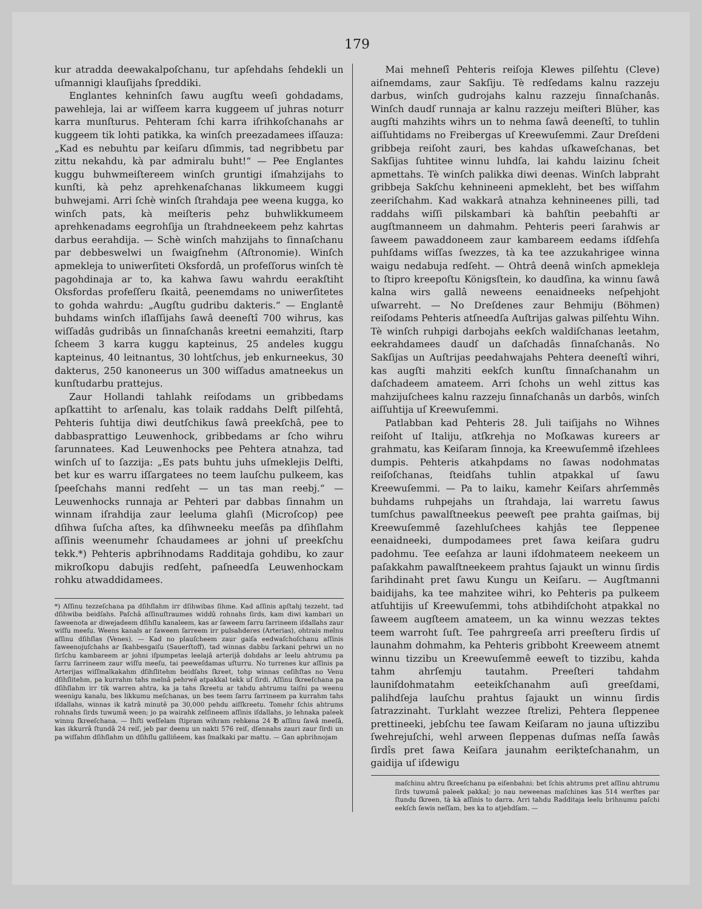179
kur atradda deewakalpoſchanu, tur apſehdahs ſehdekli un uſmannigi klauſijahs ſpreddiki.
Englantes kehninſch ſawu augſtu weeſi gohdadams, pawehleja, lai ar wiſſeem karra kuggeem uſ juhras noturr karra munſturus. Pehteram ſchi karra iſrihkoſchanahs ar kuggeem tik lohti patikka, ka winſch preezadamees iſſauza: „Kad es nebuhtu par keiſaru dſimmis, tad negribbetu par zittu nekahdu, kà par admiralu buht!“ — Pee Englantes kuggu buhwmeiſtereem winſch gruntigi iſmahzijahs to kunſti, kà pehz aprehkenaſchanas likkumeem kuggi buhwejami. Arri ſchè winſch ſtrahdaja pee weena kugga, ko winſch pats, kà meiſteris pehz buhwlikkumeem aprehkenadams eegrohſija un ſtrahdneekeem pehz kahrtas darbus eerahdija. — Schè winſch mahzijahs to ſinnaſchanu par debbeswelwi un ſwaigſnehm (Aſtronomie). Winſch apmekleja to uniwerſiteti Oksfordâ, un profeſſorus winſch tè pagohdinaja ar to, ka kahwa ſawu wahrdu eerakſtiht Oksfordas profeſſeru ſkaitâ, peenemdams no uniwerſitetes to gohda wahrdu: „Augſtu gudribu dakteris.“ — Englantê buhdams winſch iſlaſſijahs ſawâ deeneſtî 700 wihrus, kas wiſſadâs gudribâs un ſinnaſchanâs kreetni eemahziti, ſtarp ſcheem 3 karra kuggu kapteinus, 25 andeles kuggu kapteinus, 40 leitnantus, 30 lohtſchus, jeb enkurneekus, 30 dakterus, 250 kanoneerus un 300 wiſſadus amatneekus un kunſtudarbu prattejus.
Zaur Hollandi tahlahk reiſodams un gribbedams apſkattiht to arſenalu, kas tolaik raddahs Delft pilſehtâ, Pehteris ſuhtija diwi deutſchikus ſawâ preekſchâ, pee to dabbasprattigo Leuwenhock, gribbedams ar ſcho wihru ſarunnatees. Kad Leuwenhocks pee Pehtera atnahza, tad winſch uſ to ſazzija: „Es pats buhtu juhs uſmeklejis Delfti, bet kur es warru iſſargatees no teem lauſchu pulkeem, kas ſpeeſchahs manni redſeht — un tas man reebj.“ — Leuwenhocks runnaja ar Pehteri par dabbas ſinnahm un winnam iſrahdija zaur leeluma glahſi (Microſcop) pee dſihwa ſuſcha aſtes, ka dſihwneeku meeſâs pa dſihſlahm aſſinis weenumehr ſchaudamees ar johni uſ preekſchu tekk.*) Pehteris apbrihnodams Radditaja gohdibu, ko zaur mikroſkopu dabujis redſeht, paſneedſa Leuwenhockam rohku atwaddidamees.
*) Aſſinu tezzeſchana pa dſihſlahm irr dſihwibas ſihme. Kad aſſinis apſtahj tezzeht, tad dſihwiba beidſahs. Paſchâ aſſinuſtraumes widdû rohnahs ſirds, kam diwi kambari un ſaweenota ar diwejadeem dſihſlu kanaleem, kas ar ſaweem ſarru ſarrineem iſdallahs zaur wiſſu meeſu. Weens kanals ar ſaweem ſarreem irr pulsahderes (Arterias), ohtrais melnu aſſinu dſihſlas (Venes). — Kad no plauſcheem zaur gaiſa eedwaſchoſchanu aſſinis ſaweenojuſchahs ar ſkahbesgaiſu (Sauerſtoff), tad winnas dabbu ſarkani pehrwi un no ſirſchu kambareem ar johni iſpumpetas leelajâ arterijâ dohdahs ar leelu ahtrumu pa ſarru ſarrineem zaur wiſſu meeſu, tai peeweſdamas uſturru. No turrenes kur aſſinis pa Arterijas wiſſmalkakahm dſihſlitehm beidſahs ſkreet, tohp winnas ceſihſtas no Venu dſihſlitehm, pa kurrahm tahs melnâ pehrwê atpakkal tekk uſ ſirdi. Aſſinu ſkreeſchana pa dſihſlahm irr tik warren ahtra, ka ja tahs ſkreetu ar tahdu ahtrumu taiſni pa weenu weenigu kanalu, bes likkumu meſchanas, un bes teem ſarru ſarrineem pa kurrahm tahs iſdallahs, winnas ik katrâ minutê pa 30,000 pehdu aiſſkreetu. Tomehr ſchis ahtrums rohnahs ſirds tuwumâ ween; jo pa wairahk zelſineem aſſinis iſdallahs, jo lehnaka paleek winnu ſkreeſchana. — Ihſti weſſelam ſtipram wihram rehkena 24 ℔ aſſinu ſawâ meeſâ, kas ikkurrâ ſtundâ 24 reiſ, jeb par deenu un nakti 576 reiſ, dſennahs zauri zaur ſirdi un pa wiſſahm dſihſlahm un dſihſlu galliñeem, kas ſmalkaki par mattu. — Gan apbrihnojam
Mai mehneſî Pehteris reiſoja Klewes pilſehtu (Cleve) aiſnemdams, zaur Sakſiju. Tè redſedams kalnu razzeju darbus, winſch gudrojahs kalnu razzeju ſinnaſchanâs. Winſch daudſ runnaja ar kalnu razzeju meiſteri Blüher, kas augſti mahzihts wihrs un to nehma ſawâ deeneſtî, to tuhlin aiſſuhtidams no Freibergas uſ Kreewuſemmi. Zaur Dreſdeni gribbeja reiſoht zauri, bes kahdas uſkaweſchanas, bet Sakſijas ſuhtitee winnu luhdſa, lai kahdu laizinu ſcheit apmettahs. Tè winſch palikka diwi deenas. Winſch labpraht gribbeja Sakſchu kehnineeni apmekleht, bet bes wiſſahm zeeriſchahm. Kad wakkarâ atnahza kehnineenes pilli, tad raddahs wiſſi pilskambari kà bahſtin peebahſti ar augſtmanneem un dahmahm. Pehteris peeri ſarahwis ar ſaweem pawaddoneem zaur kambareem eedams iſdſehſa puhſdams wiſſas ſwezzes, tà ka tee azzukahrigee winna waigu nedabuja redſeht. — Ohtrâ deenâ winſch apmekleja to ſtipro kreepoſtu Königsſtein, ko daudſina, ka winnu ſawâ kalna wirs gallâ neweens eenaidneeks neſpehjoht uſwarreht. — No Dreſdenes zaur Behmiju (Böhmen) reiſodams Pehteris atſneedſa Auſtrijas galwas pilſehtu Wihn. Tè winſch ruhpigi darbojahs eekſch waldiſchanas leetahm, eekrahdamees daudſ un daſchadâs ſinnaſchanâs. No Sakſijas un Auſtrijas peedahwajahs Pehtera deeneſtî wihri, kas augſti mahziti eekſch kunſtu ſinnaſchanahm un daſchadeem amateem. Arri ſchohs un wehl zittus kas mahzijuſchees kalnu razzeju ſinnaſchanâs un darbôs, winſch aiſſuhtija uſ Kreewuſemmi.
Patlabban kad Pehteris 28. Juli taiſijahs no Wihnes reiſoht uſ Italiju, atſkrehja no Moſkawas kureers ar grahmatu, kas Keiſaram ſinnoja, ka Kreewuſemmê iſzehlees dumpis. Pehteris atkahpdams no ſawas nodohmatas reiſoſchanas, ſteidſahs tuhlin atpakkal uſ ſawu Kreewuſemmi. — Pa to laiku, kamehr Keiſars ahrſemmês buhdams ruhpejahs un ſtrahdaja, lai warretu ſawus tumſchus pawalſtneekus peeweſt pee prahta gaiſmas, bij Kreewuſemmê ſazehluſchees kahjâs tee ſleppenee eenaidneeki, dumpodamees pret ſawa keiſara gudru padohmu. Tee eeſahza ar launi iſdohmateem neekeem un paſakkahm pawalſtneekeem prahtus ſajaukt un winnu ſirdis ſarihdinaht pret ſawu Kungu un Keiſaru. — Augſtmanni baidijahs, ka tee mahzitee wihri, ko Pehteris pa pulkeem atſuhtijis uſ Kreewuſemmi, tohs atbihdiſchoht atpakkal no ſaweem augſteem amateem, un ka winnu wezzas tektes teem warroht ſuſt. Tee pahrgreeſa arri preeſteru ſirdis uſ launahm dohmahm, ka Pehteris gribboht Kreeweem atnemt winnu tizzibu un Kreewuſemmê eeweſt to tizzibu, kahda tahm ahrſemju tautahm. Preeſteri tahdahm launiſdohmatahm eeteikſchanahm auſi greeſdami, palihdſeja lauſchu prahtus ſajaukt un winnu ſirdis ſatrazzinaht. Turklaht wezzee ſtrelizi, Pehtera ſleppenee prettineeki, jebſchu tee ſawam Keiſaram no jauna uſtizzibu ſwehrejuſchi, wehl arween ſleppenas duſmas neſſa ſawâs ſirdîs pret ſawa Keiſara jaunahm eeriķteſchanahm, un gaidija uſ iſdewigu
maſchinu ahtru ſkreeſchanu pa eiſenbahni: bet ſchis ahtrums pret aſſinu ahtrumu ſirds tuwumâ paleek pakkal; jo nau neweenas maſchines kas 514 werſtes par ſtundu ſkreen, tà kà aſſinis to darra. Arri tahdu Radditaja leelu brihnumu paſchi eekſch ſewis neſſam, bes ka to atjehdſam. —